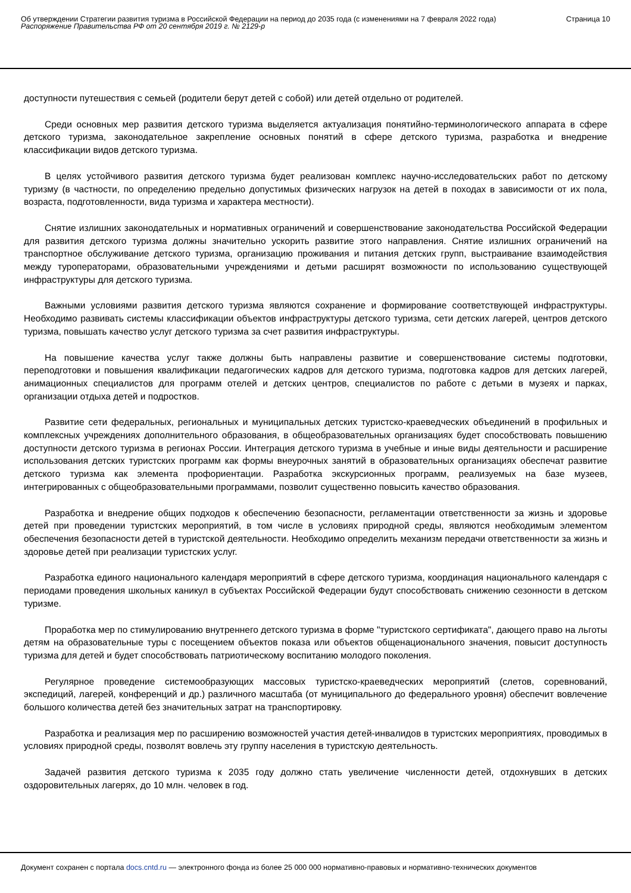Об утверждении Стратегии развития туризма в Российской Федерации на период до 2035 года (с изменениями на 7 февраля 2022 года)
Распоряжение Правительства РФ от 20 сентября 2019 г. № 2129-р
Страница 10
доступности путешествия с семьей (родители берут детей с собой) или детей отдельно от родителей.
Среди основных мер развития детского туризма выделяется актуализация понятийно-терминологического аппарата в сфере детского туризма, законодательное закрепление основных понятий в сфере детского туризма, разработка и внедрение классификации видов детского туризма.
В целях устойчивого развития детского туризма будет реализован комплекс научно-исследовательских работ по детскому туризму (в частности, по определению предельно допустимых физических нагрузок на детей в походах в зависимости от их пола, возраста, подготовленности, вида туризма и характера местности).
Снятие излишних законодательных и нормативных ограничений и совершенствование законодательства Российской Федерации для развития детского туризма должны значительно ускорить развитие этого направления. Снятие излишних ограничений на транспортное обслуживание детского туризма, организацию проживания и питания детских групп, выстраивание взаимодействия между туроператорами, образовательными учреждениями и детьми расширят возможности по использованию существующей инфраструктуры для детского туризма.
Важными условиями развития детского туризма являются сохранение и формирование соответствующей инфраструктуры. Необходимо развивать системы классификации объектов инфраструктуры детского туризма, сети детских лагерей, центров детского туризма, повышать качество услуг детского туризма за счет развития инфраструктуры.
На повышение качества услуг также должны быть направлены развитие и совершенствование системы подготовки, переподготовки и повышения квалификации педагогических кадров для детского туризма, подготовка кадров для детских лагерей, анимационных специалистов для программ отелей и детских центров, специалистов по работе с детьми в музеях и парках, организации отдыха детей и подростков.
Развитие сети федеральных, региональных и муниципальных детских туристско-краеведческих объединений в профильных и комплексных учреждениях дополнительного образования, в общеобразовательных организациях будет способствовать повышению доступности детского туризма в регионах России. Интеграция детского туризма в учебные и иные виды деятельности и расширение использования детских туристских программ как формы внеурочных занятий в образовательных организациях обеспечат развитие детского туризма как элемента профориентации. Разработка экскурсионных программ, реализуемых на базе музеев, интегрированных с общеобразовательными программами, позволит существенно повысить качество образования.
Разработка и внедрение общих подходов к обеспечению безопасности, регламентации ответственности за жизнь и здоровье детей при проведении туристских мероприятий, в том числе в условиях природной среды, являются необходимым элементом обеспечения безопасности детей в туристской деятельности. Необходимо определить механизм передачи ответственности за жизнь и здоровье детей при реализации туристских услуг.
Разработка единого национального календаря мероприятий в сфере детского туризма, координация национального календаря с периодами проведения школьных каникул в субъектах Российской Федерации будут способствовать снижению сезонности в детском туризме.
Проработка мер по стимулированию внутреннего детского туризма в форме "туристского сертификата", дающего право на льготы детям на образовательные туры с посещением объектов показа или объектов общенационального значения, повысит доступность туризма для детей и будет способствовать патриотическому воспитанию молодого поколения.
Регулярное проведение системообразующих массовых туристско-краеведческих мероприятий (слетов, соревнований, экспедиций, лагерей, конференций и др.) различного масштаба (от муниципального до федерального уровня) обеспечит вовлечение большого количества детей без значительных затрат на транспортировку.
Разработка и реализация мер по расширению возможностей участия детей-инвалидов в туристских мероприятиях, проводимых в условиях природной среды, позволят вовлечь эту группу населения в туристскую деятельность.
Задачей развития детского туризма к 2035 году должно стать увеличение численности детей, отдохнувших в детских оздоровительных лагерях, до 10 млн. человек в год.
Документ сохранен с портала docs.cntd.ru — электронного фонда из более 25 000 000 нормативно-правовых и нормативно-технических документов